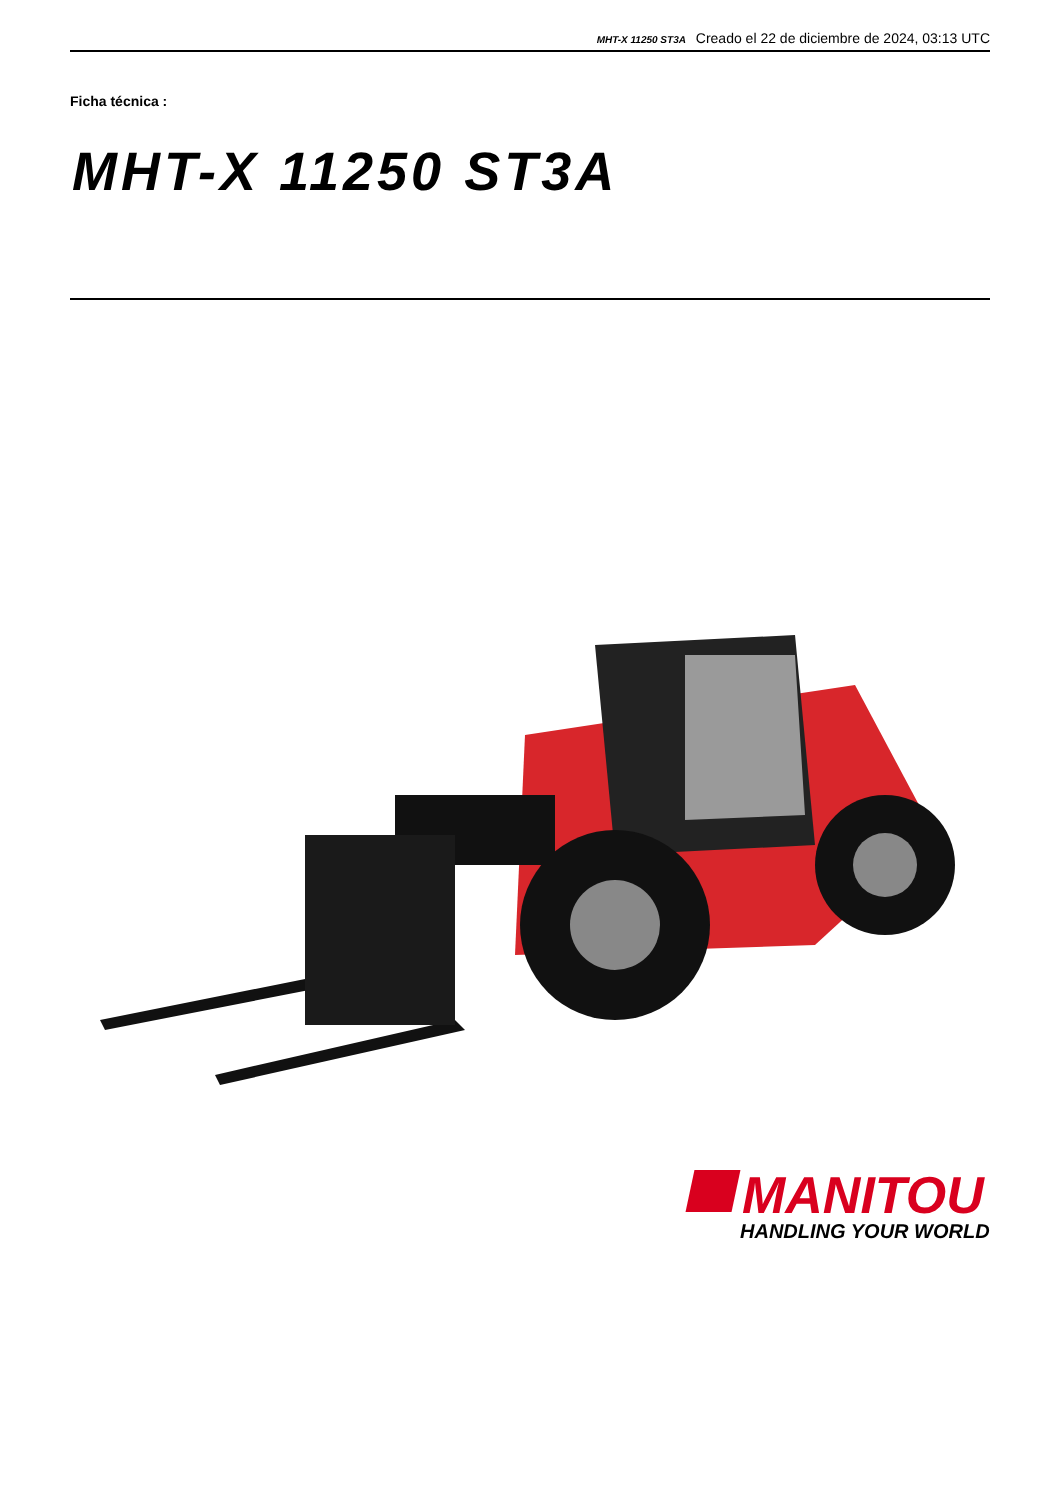MHT-X 11250 ST3A Creado el 22 de diciembre de 2024, 03:13 UTC
Ficha técnica :
MHT-X 11250 ST3A
MANITOU
HANDLING YOUR WORLD